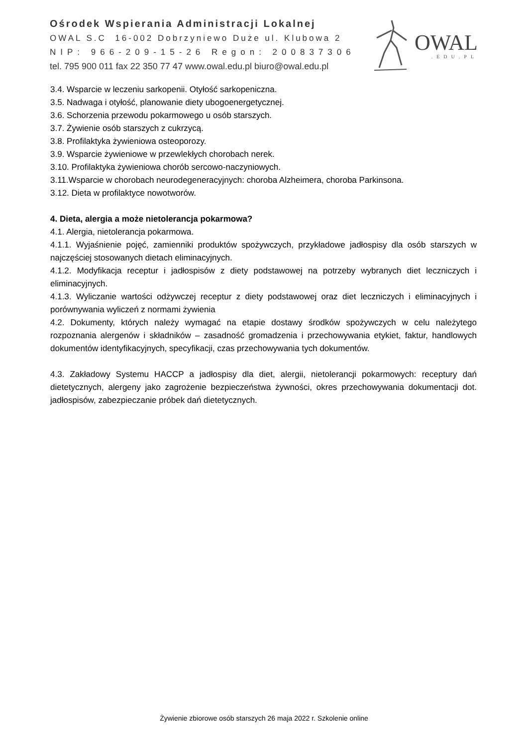Ośrodek Wspierania Administracji Lokalnej
OWAL S.C 16-002 Dobrzyniewo Duże ul. Klubowa 2
NIP: 966-209-15-26 Regon: 200837306
tel. 795 900 011 fax 22 350 77 47 www.owal.edu.pl biuro@owal.edu.pl
OWAL
.EDU.PL
3.4. Wsparcie w leczeniu sarkopenii. Otyłość sarkopeniczna.
3.5. Nadwaga i otyłość, planowanie diety ubogoenergetycznej.
3.6. Schorzenia przewodu pokarmowego u osób starszych.
3.7. Żywienie osób starszych z cukrzycą.
3.8. Profilaktyka żywieniowa osteoporozy.
3.9. Wsparcie żywieniowe w przewlekłych chorobach nerek.
3.10. Profilaktyka żywieniowa chorób sercowo-naczyniowych.
3.11.Wsparcie w chorobach neurodegeneracyjnych: choroba Alzheimera, choroba Parkinsona.
3.12. Dieta w profilaktyce nowotworów.
4. Dieta, alergia a może nietolerancja pokarmowa?
4.1. Alergia, nietolerancja pokarmowa.
4.1.1. Wyjaśnienie pojęć, zamienniki produktów spożywczych, przykładowe jadłospisy dla osób starszych w najczęściej stosowanych dietach eliminacyjnych.
4.1.2. Modyfikacja receptur i jadłospisów z diety podstawowej na potrzeby wybranych diet leczniczych i eliminacyjnych.
4.1.3. Wyliczanie wartości odżywczej receptur z diety podstawowej oraz diet leczniczych i eliminacyjnych i porównywania wyliczeń z normami żywienia
4.2. Dokumenty, których należy wymagać na etapie dostawy środków spożywczych w celu należytego rozpoznania alergenów i składników – zasadność gromadzenia i przechowywania etykiet, faktur, handlowych dokumentów identyfikacyjnych, specyfikacji, czas przechowywania tych dokumentów.
4.3. Zakładowy Systemu HACCP a jadłospisy dla diet, alergii, nietolerancji pokarmowych: receptury dań dietetycznych, alergeny jako zagrożenie bezpieczeństwa żywności, okres przechowywania dokumentacji dot. jadłospisów, zabezpieczanie próbek dań dietetycznych.
Żywienie zbiorowe osób starszych 26 maja 2022 r. Szkolenie online